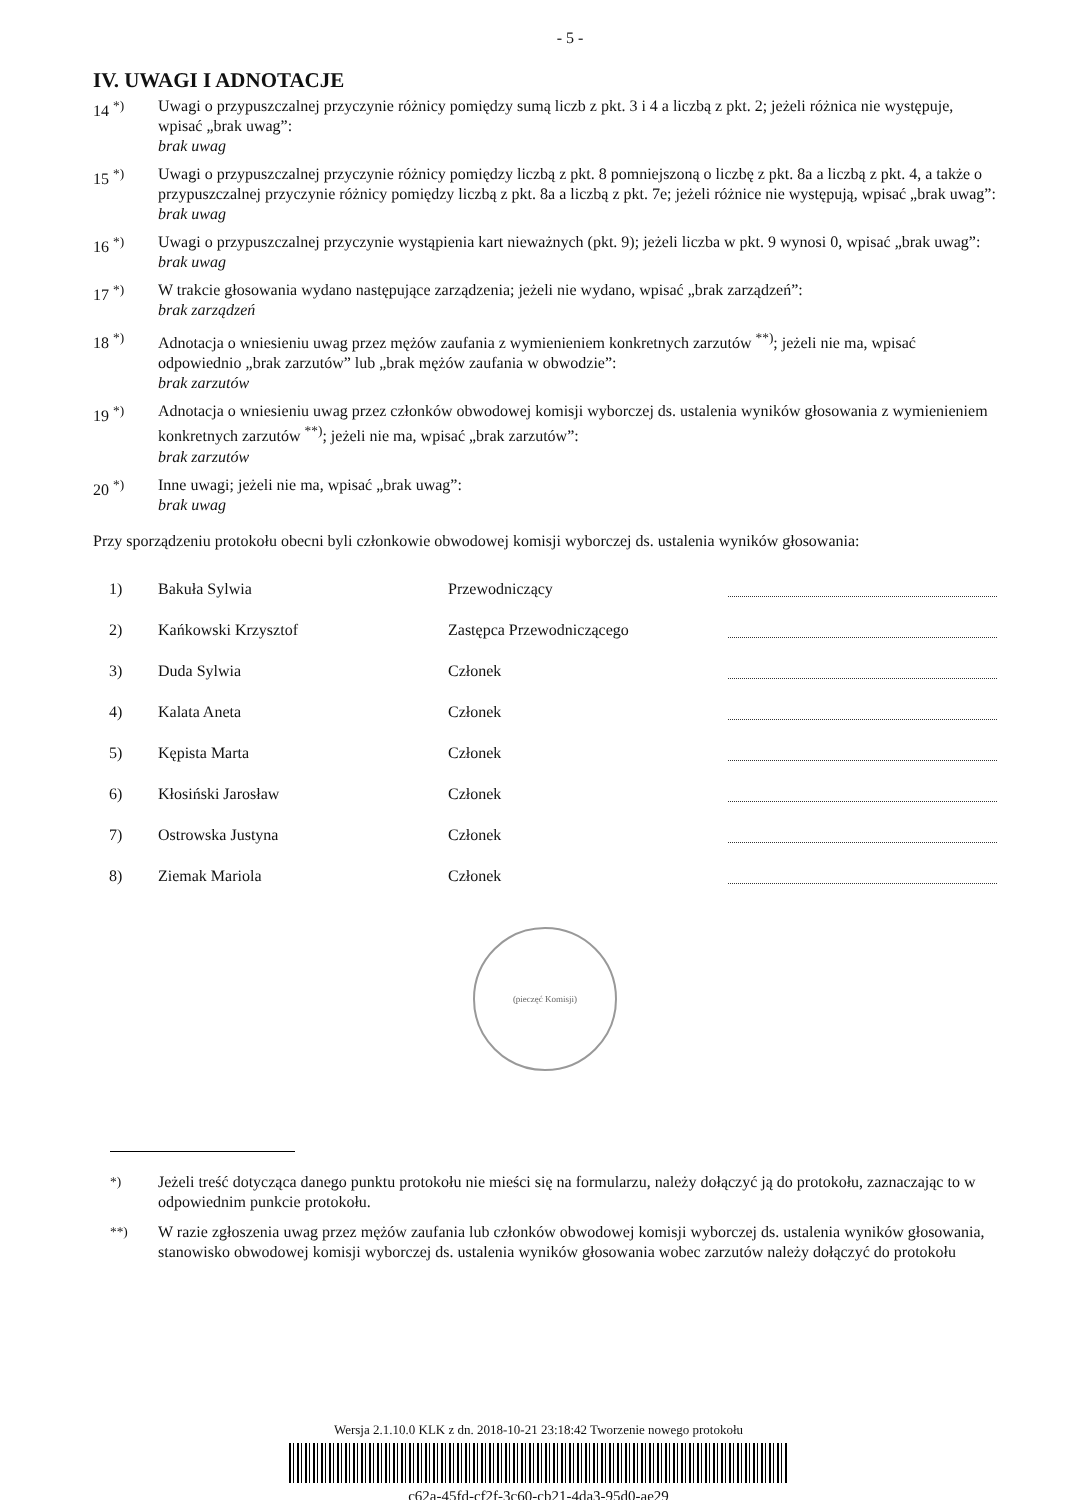- 5 -
IV. UWAGI I ADNOTACJE
14 <sup>*)</sup> Uwagi o przypuszczalnej przyczynie różnicy pomiędzy sumą liczb z pkt. 3 i 4 a liczbą z pkt. 2; jeżeli różnica nie występuje, wpisać „brak uwag”:
brak uwag
15 <sup>*)</sup> Uwagi o przypuszczalnej przyczynie różnicy pomiędzy liczbą z pkt. 8 pomniejszoną o liczbę z pkt. 8a a liczbą z pkt. 4, a także o przypuszczalnej przyczynie różnicy pomiędzy liczbą z pkt. 8a a liczbą z pkt. 7e; jeżeli różnice nie występują, wpisać „brak uwag”:
brak uwag
16 <sup>*)</sup> Uwagi o przypuszczalnej przyczynie wystąpienia kart nieważnych (pkt. 9); jeżeli liczba w pkt. 9 wynosi 0, wpisać „brak uwag”:
brak uwag
17 <sup>*)</sup> W trakcie głosowania wydano następujące zarządzenia; jeżeli nie wydano, wpisać „brak zarządzeń”:
brak zarządzeń
18 <sup>*)</sup> Adnotacja o wniesieniu uwag przez mężów zaufania z wymienieniem konkretnych zarzutów <sup>**)</sup>; jeżeli nie ma, wpisać odpowiednio „brak zarzutów” lub „brak mężów zaufania w obwodzie”:
brak zarzutów
19 <sup>*)</sup> Adnotacja o wniesieniu uwag przez członków obwodowej komisji wyborczej ds. ustalenia wyników głosowania z wymienieniem konkretnych zarzutów <sup>**)</sup>; jeżeli nie ma, wpisać „brak zarzutów”:
brak zarzutów
20 <sup>*)</sup> Inne uwagi; jeżeli nie ma, wpisać „brak uwag”:
brak uwag
Przy sporządzeniu protokołu obecni byli członkowie obwodowej komisji wyborczej ds. ustalenia wyników głosowania:
| 1) | Bakuła Sylwia | Przewodniczący | |
| 2) | Kańkowski Krzysztof | Zastępca Przewodniczącego | |
| 3) | Duda Sylwia | Członek | |
| 4) | Kalata Aneta | Członek | |
| 5) | Kępista Marta | Członek | |
| 6) | Kłosiński Jarosław | Członek | |
| 7) | Ostrowska Justyna | Członek | |
| 8) | Ziemak Mariola | Członek | |
(pieczęć Komisji)
<sup>*)</sup> Jeżeli treść dotycząca danego punktu protokołu nie mieści się na formularzu, należy dołączyć ją do protokołu, zaznaczając to w odpowiednim punkcie protokołu.
<sup>**)</sup> W razie zgłoszenia uwag przez mężów zaufania lub członków obwodowej komisji wyborczej ds. ustalenia wyników głosowania, stanowisko obwodowej komisji wyborczej ds. ustalenia wyników głosowania wobec zarzutów należy dołączyć do protokołu
Wersja 2.1.10.0 KLK z dn. 2018-10-21 23:18:42 Tworzenie nowego protokołu
c62a-45fd-cf2f-3c60-cb21-4da3-95d0-ae29